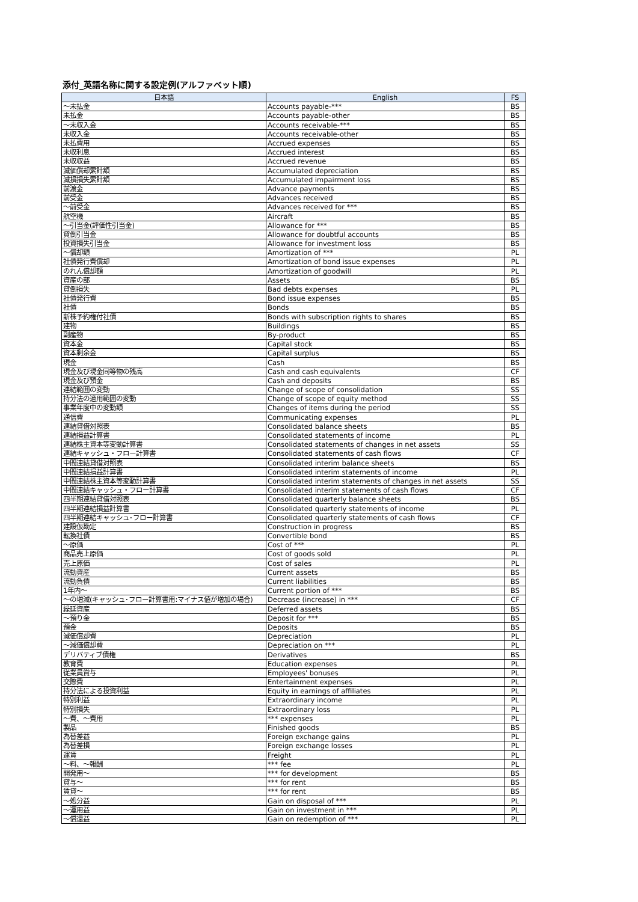添付_英語名称に関する設定例(アルファベット順)
| 日本語 | English | FS |
| --- | --- | --- |
| ～未払金 | Accounts payable-*** | BS |
| 未払金 | Accounts payable-other | BS |
| ～未収入金 | Accounts receivable-*** | BS |
| 未収入金 | Accounts receivable-other | BS |
| 未払費用 | Accrued expenses | BS |
| 未収利息 | Accrued interest | BS |
| 未収収益 | Accrued revenue | BS |
| 減価償却累計額 | Accumulated depreciation | BS |
| 減損損失累計額 | Accumulated impairment loss | BS |
| 前渡金 | Advance payments | BS |
| 前受金 | Advances received | BS |
| ～前受金 | Advances received for *** | BS |
| 航空機 | Aircraft | BS |
| ～引当金(評価性引当金) | Allowance for *** | BS |
| 貸倒引当金 | Allowance for doubtful accounts | BS |
| 投資損失引当金 | Allowance for investment loss | BS |
| ～償却額 | Amortization of *** | PL |
| 社債発行費償却 | Amortization of bond issue expenses | PL |
| のれん償却額 | Amortization of goodwill | PL |
| 資産の部 | Assets | BS |
| 貸倒損失 | Bad debts expenses | PL |
| 社債発行費 | Bond issue expenses | BS |
| 社債 | Bonds | BS |
| 新株予約権付社債 | Bonds with subscription rights to shares | BS |
| 建物 | Buildings | BS |
| 副産物 | By-product | BS |
| 資本金 | Capital stock | BS |
| 資本剰余金 | Capital surplus | BS |
| 現金 | Cash | BS |
| 現金及び現金同等物の残高 | Cash and cash equivalents | CF |
| 現金及び預金 | Cash and deposits | BS |
| 連結範囲の変動 | Change of scope of consolidation | SS |
| 持分法の適用範囲の変動 | Change of scope of equity method | SS |
| 事業年度中の変動額 | Changes of items during the period | SS |
| 通信費 | Communicating expenses | PL |
| 連結貸借対照表 | Consolidated balance sheets | BS |
| 連結損益計算書 | Consolidated statements of income | PL |
| 連結株主資本等変動計算書 | Consolidated statements of changes in net assets | SS |
| 連結キャッシュ・フロー計算書 | Consolidated statements of cash flows | CF |
| 中間連結貸借対照表 | Consolidated interim balance sheets | BS |
| 中間連結損益計算書 | Consolidated interim statements of income | PL |
| 中間連結株主資本等変動計算書 | Consolidated interim statements of changes in net assets | SS |
| 中間連結キャッシュ・フロー計算書 | Consolidated interim statements of cash flows | CF |
| 四半期連結貸借対照表 | Consolidated quarterly balance sheets | BS |
| 四半期連結損益計算書 | Consolidated quarterly statements of income | PL |
| 四半期連結キャッシュ･フロー計算書 | Consolidated quarterly statements of cash flows | CF |
| 建設仮勘定 | Construction in progress | BS |
| 転換社債 | Convertible bond | BS |
| ～原価 | Cost of *** | PL |
| 商品売上原価 | Cost of goods sold | PL |
| 売上原価 | Cost of sales | PL |
| 流動資産 | Current assets | BS |
| 流動負債 | Current liabilities | BS |
| 1年内～ | Current portion of *** | BS |
| ～の増減(キャッシュ･フロー計算書用:マイナス値が増加の場合) | Decrease (increase) in *** | CF |
| 繰延資産 | Deferred assets | BS |
| ～預り金 | Deposit for *** | BS |
| 預金 | Deposits | BS |
| 減価償却費 | Depreciation | PL |
| ～減価償却費 | Depreciation on *** | PL |
| デリバティブ債権 | Derivatives | BS |
| 教育費 | Education expenses | PL |
| 従業員賞与 | Employees' bonuses | PL |
| 交際費 | Entertainment expenses | PL |
| 持分法による投資利益 | Equity in earnings of affiliates | PL |
| 特別利益 | Extraordinary income | PL |
| 特別損失 | Extraordinary loss | PL |
| ～費、～費用 | *** expenses | PL |
| 製品 | Finished goods | BS |
| 為替差益 | Foreign exchange gains | PL |
| 為替差損 | Foreign exchange losses | PL |
| 運賃 | Freight | PL |
| ～料、～報酬 | *** fee | PL |
| 開発用～ | *** for development | BS |
| 貸与～ | *** for rent | BS |
| 賃貸～ | *** for rent | BS |
| ～処分益 | Gain on disposal of *** | PL |
| ～運用益 | Gain on investment in *** | PL |
| ～償還益 | Gain on redemption of *** | PL |